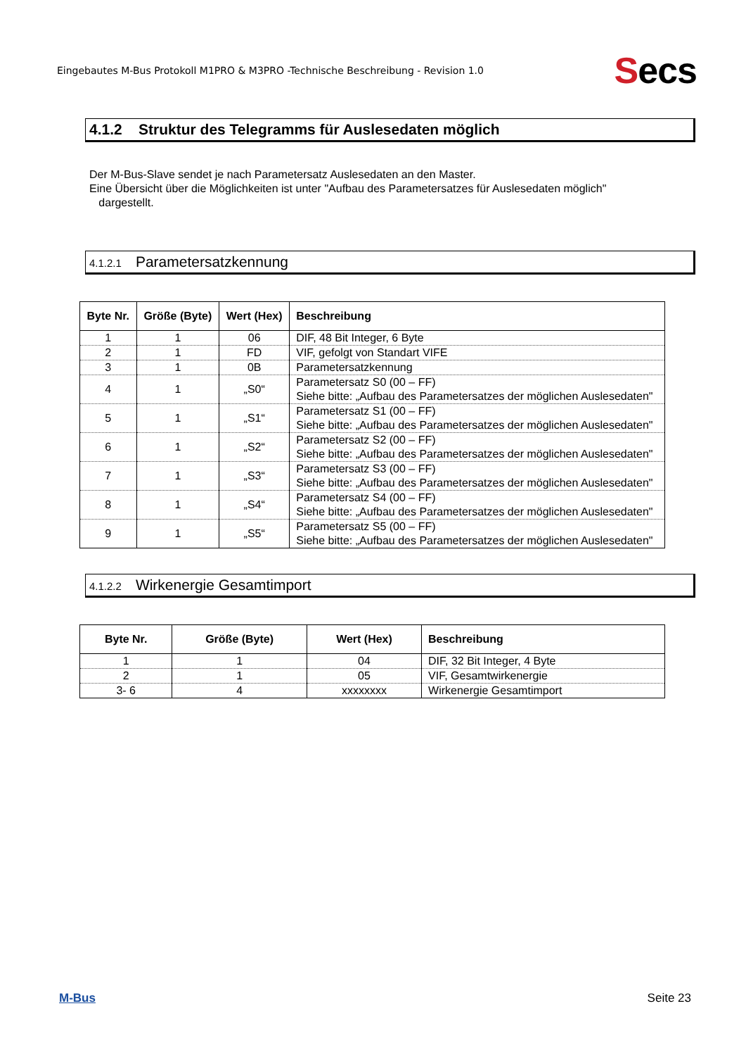Eingebautes M-Bus Protokoll M1PRO & M3PRO -Technische Beschreibung - Revision 1.0
Secs
4.1.2 Struktur des Telegramms für Auslesedaten möglich
Der M-Bus-Slave sendet je nach Parametersatz Auslesedaten an den Master.
Eine Übersicht über die Möglichkeiten ist unter "Aufbau des Parametersatzes für Auslesedaten möglich"
dargestellt.
4.1.2.1 Parametersatzkennung
| Byte Nr. | Größe (Byte) | Wert (Hex) | Beschreibung |
| --- | --- | --- | --- |
| 1 | 1 | 06 | DIF, 48 Bit Integer, 6 Byte |
| 2 | 1 | FD | VIF, gefolgt von Standart VIFE |
| 3 | 1 | 0B | Parametersatzkennung |
| 4 | 1 | „S0“ | Parametersatz S0 (00 – FF) Siehe bitte: „Aufbau des Parametersatzes der möglichen Auslesedaten" |
| 5 | 1 | „S1“ | Parametersatz S1 (00 – FF) Siehe bitte: „Aufbau des Parametersatzes der möglichen Auslesedaten" |
| 6 | 1 | „S2“ | Parametersatz S2 (00 – FF) Siehe bitte: „Aufbau des Parametersatzes der möglichen Auslesedaten" |
| 7 | 1 | „S3“ | Parametersatz S3 (00 – FF) Siehe bitte: „Aufbau des Parametersatzes der möglichen Auslesedaten" |
| 8 | 1 | „S4“ | Parametersatz S4 (00 – FF) Siehe bitte: „Aufbau des Parametersatzes der möglichen Auslesedaten" |
| 9 | 1 | „S5“ | Parametersatz S5 (00 – FF) Siehe bitte: „Aufbau des Parametersatzes der möglichen Auslesedaten" |
4.1.2.2 Wirkenergie Gesamtimport
| Byte Nr. | Größe (Byte) | Wert (Hex) | Beschreibung |
| --- | --- | --- | --- |
| 1 | 1 | 04 | DIF, 32 Bit Integer, 4 Byte |
| 2 | 1 | 05 | VIF, Gesamtwirkenergie |
| 3- 6 | 4 | xxxxxxxx | Wirkenergie Gesamtimport |
M-Bus Seite 23